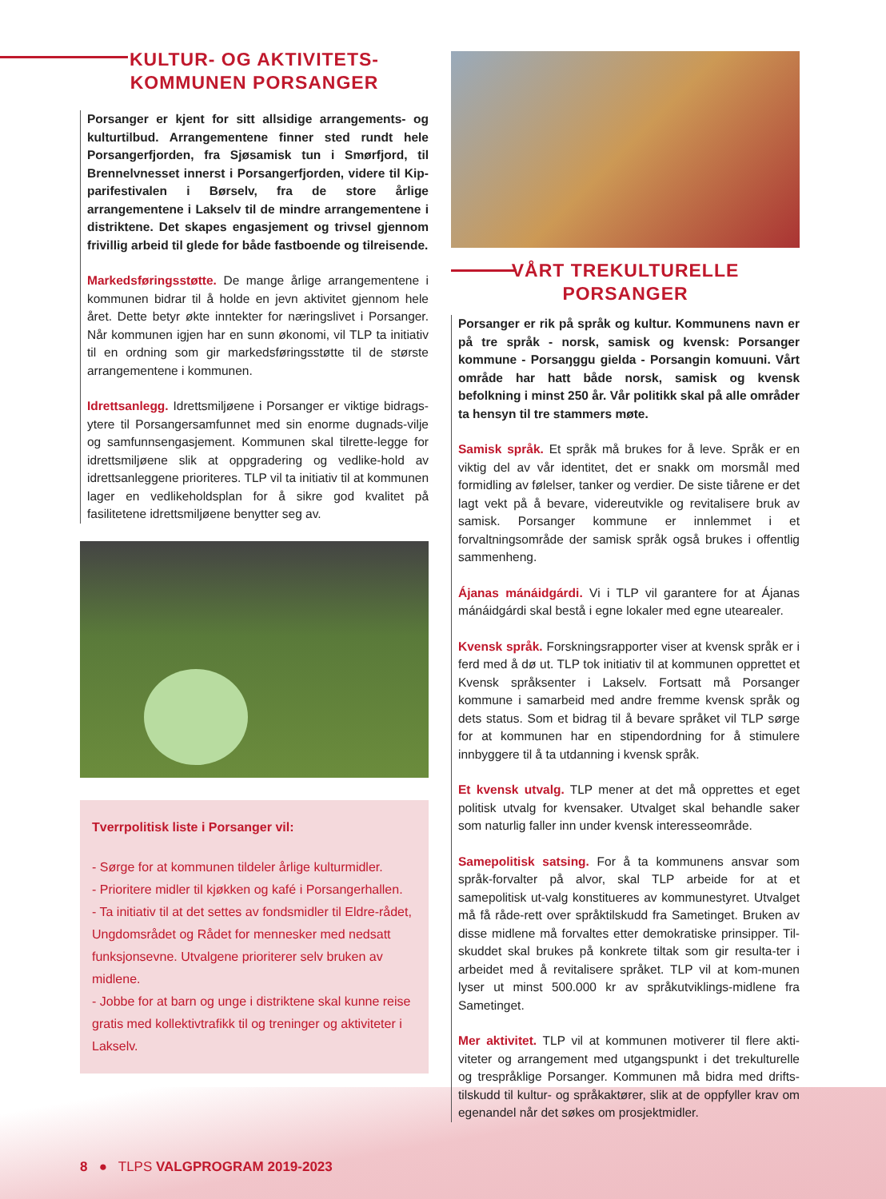KULTUR- OG AKTIVITETS-
KOMMUNEN PORSANGER
Porsanger er kjent for sitt allsidige arrangements- og kulturtilbud. Arrangementene finner sted rundt hele Porsangerfjorden, fra Sjøsamisk tun i Smørfjord, til Brennelvnesset innerst i Porsangerfjorden, videre til Kip-parifestivalen i Børselv, fra de store årlige arrangementene i Lakselv til de mindre arrangementene i distriktene. Det skapes engasjement og trivsel gjennom frivillig arbeid til glede for både fastboende og tilreisende.
Markedsføringsstøtte. De mange årlige arrangementene i kommunen bidrar til å holde en jevn aktivitet gjennom hele året. Dette betyr økte inntekter for næringslivet i Porsanger. Når kommunen igjen har en sunn økonomi, vil TLP ta initiativ til en ordning som gir markedsføringsstøtte til de største arrangementene i kommunen.
Idrettsanlegg. Idrettsmiljøene i Porsanger er viktige bidrags-ytere til Porsangersamfunnet med sin enorme dugnads-vilje og samfunnsengasjement. Kommunen skal tilrette-legge for idrettsmiljøene slik at oppgradering og vedlike-hold av idrettsanleggene prioriteres. TLP vil ta initiativ til at kommunen lager en vedlikeholdsplan for å sikre god kvalitet på fasilitetene idrettsmiljøene benytter seg av.
Tverrpolitisk liste i Porsanger vil:
- Sørge for at kommunen tildeler årlige kulturmidler.
- Prioritere midler til kjøkken og kafé i Porsangerhallen.
- Ta initiativ til at det settes av fondsmidler til Eldre-rådet, Ungdomsrådet og Rådet for mennesker med nedsatt funksjonsevne. Utvalgene prioriterer selv bruken av midlene.
- Jobbe for at barn og unge i distriktene skal kunne reise gratis med kollektivtrafikk til og treninger og aktiviteter i Lakselv.
VÅRT TREKULTURELLE
PORSANGER
Porsanger er rik på språk og kultur. Kommunens navn er på tre språk - norsk, samisk og kvensk: Porsanger kommune - Porsaŋggu gielda - Porsangin komuuni. Vårt område har hatt både norsk, samisk og kvensk befolkning i minst 250 år. Vår politikk skal på alle områder ta hensyn til tre stammers møte.
Samisk språk. Et språk må brukes for å leve. Språk er en viktig del av vår identitet, det er snakk om morsmål med formidling av følelser, tanker og verdier. De siste tiårene er det lagt vekt på å bevare, videreutvikle og revitalisere bruk av samisk. Porsanger kommune er innlemmet i et forvaltningsområde der samisk språk også brukes i offentlig sammenheng.
Ájanas mánáidgárdi. Vi i TLP vil garantere for at Ájanas mánáidgárdi skal bestå i egne lokaler med egne utearealer.
Kvensk språk. Forskningsrapporter viser at kvensk språk er i ferd med å dø ut. TLP tok initiativ til at kommunen opprettet et Kvensk språksenter i Lakselv. Fortsatt må Porsanger kommune i samarbeid med andre fremme kvensk språk og dets status. Som et bidrag til å bevare språket vil TLP sørge for at kommunen har en stipendordning for å stimulere innbyggere til å ta utdanning i kvensk språk.
Et kvensk utvalg. TLP mener at det må opprettes et eget politisk utvalg for kvensaker. Utvalget skal behandle saker som naturlig faller inn under kvensk interesseområde.
Samepolitisk satsing. For å ta kommunens ansvar som språk-forvalter på alvor, skal TLP arbeide for at et samepolitisk ut-valg konstitueres av kommunestyret. Utvalget må få råde-rett over språktilskudd fra Sametinget. Bruken av disse midlene må forvaltes etter demokratiske prinsipper. Til-skuddet skal brukes på konkrete tiltak som gir resulta-ter i arbeidet med å revitalisere språket. TLP vil at kom-munen lyser ut minst 500.000 kr av språkutviklings-midlene fra Sametinget.
Mer aktivitet. TLP vil at kommunen motiverer til flere akti-viteter og arrangement med utgangspunkt i det trekulturelle og trespråklige Porsanger. Kommunen må bidra med drifts-tilskudd til kultur- og språkaktører, slik at de oppfyller krav om egenandel når det søkes om prosjektmidler.
8 ● TLPS VALGPROGRAM 2019-2023